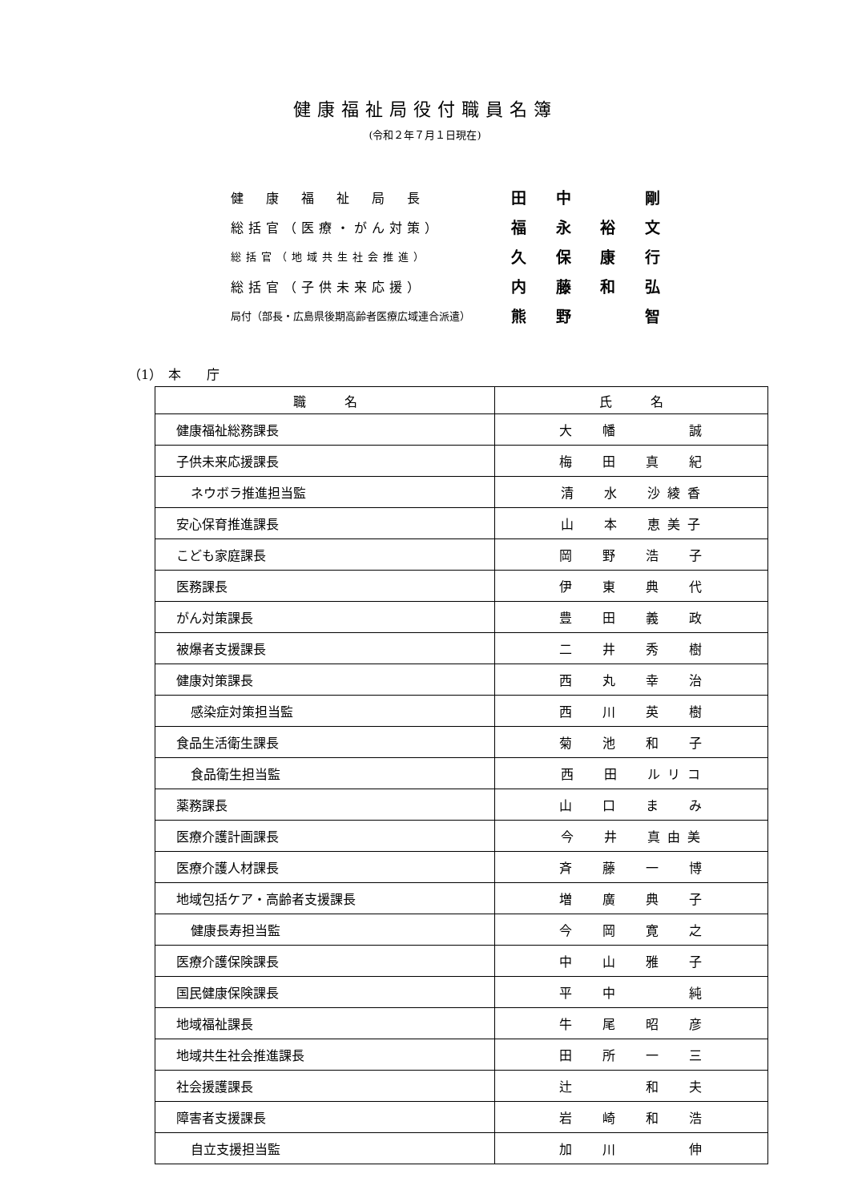健康福祉局役付職員名簿
(令和２年７月１日現在)
| 健 康 福 祉 局 長 | 田 中 剛 |
| 総括官（医療・がん対策） | 福 永 裕 文 |
| 総括官（地域共生社会推進） | 久 保 康 行 |
| 総括官（子供未来応援） | 内 藤 和 弘 |
| 局付（部長・広島県後期高齢者医療広域連合派遣） | 熊 野 智 |
（1）　本　　庁
| 職 名 | 氏 名 |
| --- | --- |
| 健康福祉総務課長 | 大 幡 誠 |
| 子供未来応援課長 | 梅 田 真 紀 |
| ネウボラ推進担当監 | 清 水 沙 綾 香 |
| 安心保育推進課長 | 山 本 恵 美 子 |
| こども家庭課長 | 岡 野 浩 子 |
| 医務課長 | 伊 東 典 代 |
| がん対策課長 | 豊 田 義 政 |
| 被爆者支援課長 | 二 井 秀 樹 |
| 健康対策課長 | 西 丸 幸 治 |
| 感染症対策担当監 | 西 川 英 樹 |
| 食品生活衛生課長 | 菊 池 和 子 |
| 食品衛生担当監 | 西 田 ル リ コ |
| 薬務課長 | 山 口 ま み |
| 医療介護計画課長 | 今 井 真 由 美 |
| 医療介護人材課長 | 斉 藤 一 博 |
| 地域包括ケア・高齢者支援課長 | 増 廣 典 子 |
| 健康長寿担当監 | 今 岡 寛 之 |
| 医療介護保険課長 | 中 山 雅 子 |
| 国民健康保険課長 | 平 中 純 |
| 地域福祉課長 | 牛 尾 昭 彦 |
| 地域共生社会推進課長 | 田 所 一 三 |
| 社会援護課長 | 辻 和 夫 |
| 障害者支援課長 | 岩 崎 和 浩 |
| 自立支援担当監 | 加 川 伸 |